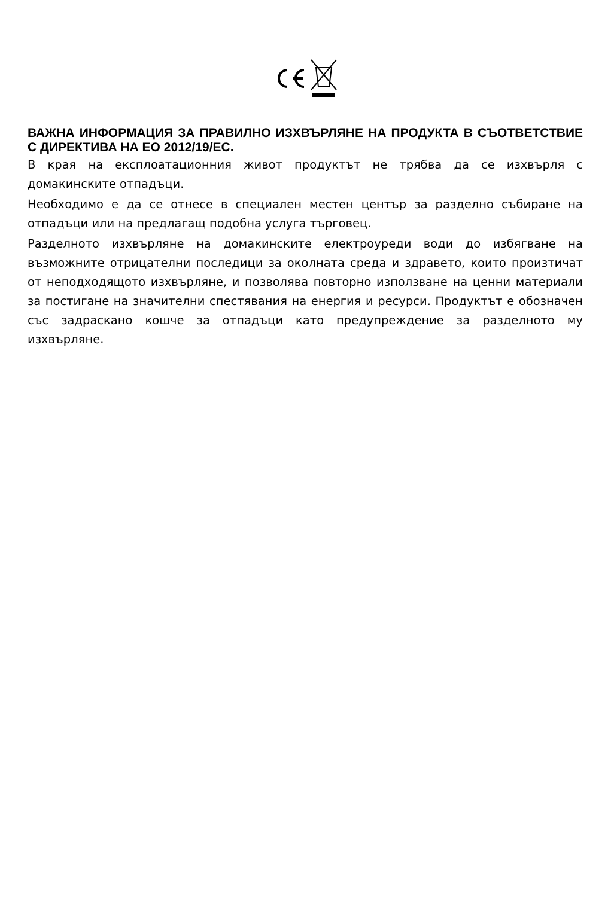ВАЖНА ИНФОРМАЦИЯ ЗА ПРАВИЛНО ИЗХВЪРЛЯНЕ НА ПРОДУКТА В СЪОТВЕТСТВИЕ С ДИРЕКТИВА НА ЕО 2012/19/ЕС.
В края на експлоатационния живот продуктът не трябва да се изхвърля с домакинските отпадъци.
Необходимо е да се отнесе в специален местен център за разделно събиране на отпадъци или на предлагащ подобна услуга търговец.
Разделното изхвърляне на домакинските електроуреди води до избягване на възможните отрицателни последици за околната среда и здравето, които произтичат от неподходящото изхвърляне, и позволява повторно използване на ценни материали за постигане на значителни спестявания на енергия и ресурси. Продуктът е обозначен със задраскано кошче за отпадъци като предупреждение за разделното му изхвърляне.